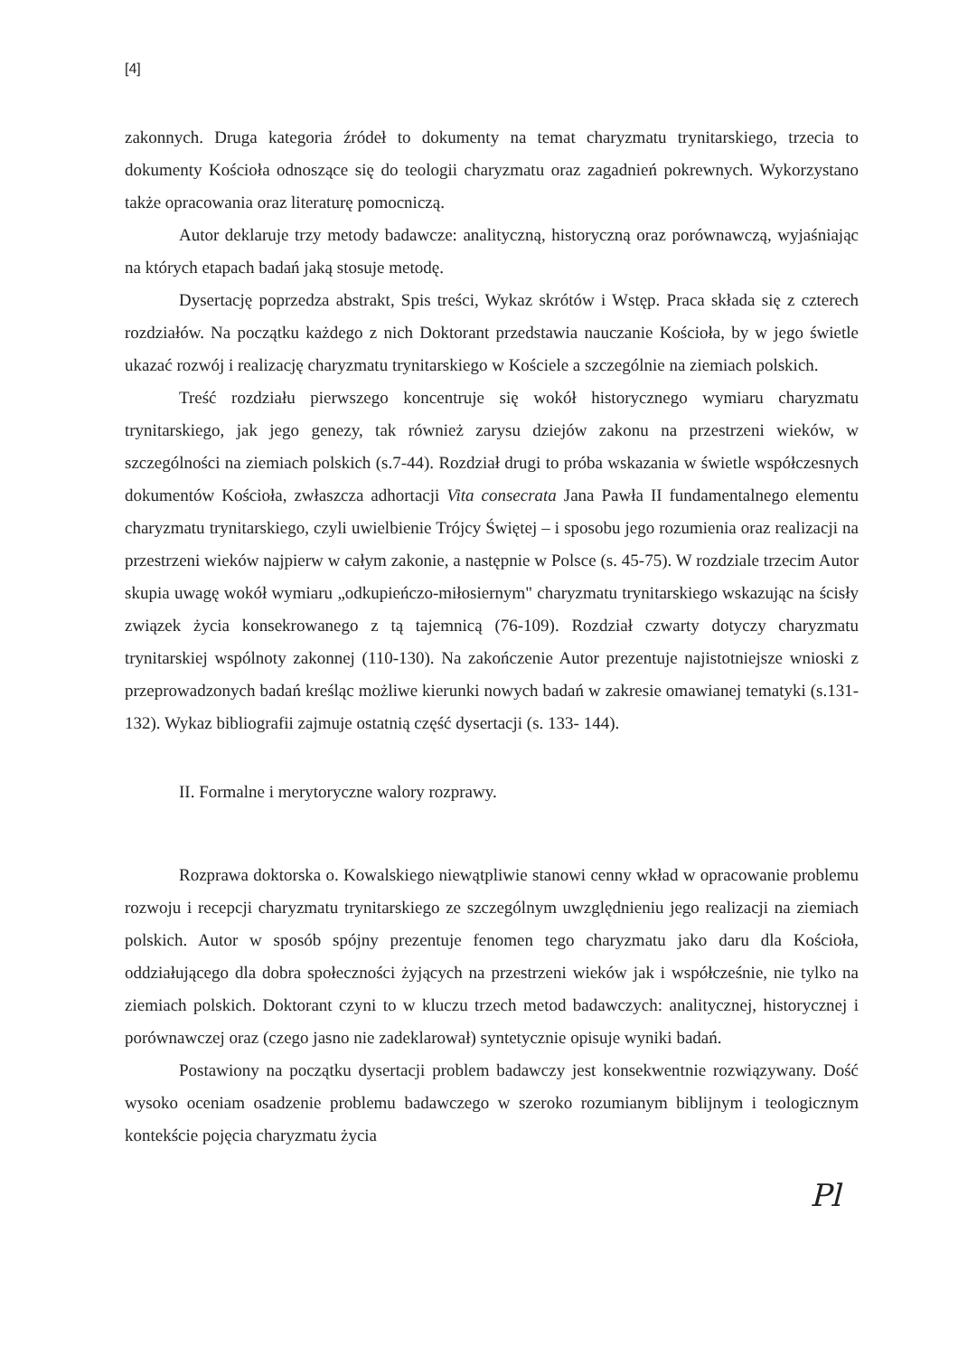[4]
zakonnych. Druga kategoria źródeł to dokumenty na temat charyzmatu trynitarskiego, trzecia to dokumenty Kościoła odnoszące się do teologii charyzmatu oraz zagadnień pokrewnych. Wykorzystano także opracowania oraz literaturę pomocniczą.
Autor deklaruje trzy metody badawcze: analityczną, historyczną oraz porównawczą, wyjaśniając na których etapach badań jaką stosuje metodę.
Dysertację poprzedza abstrakt, Spis treści, Wykaz skrótów i Wstęp. Praca składa się z czterech rozdziałów. Na początku każdego z nich Doktorant przedstawia nauczanie Kościoła, by w jego świetle ukazać rozwój i realizację charyzmatu trynitarskiego w Kościele a szczególnie na ziemiach polskich.
Treść rozdziału pierwszego koncentruje się wokół historycznego wymiaru charyzmatu trynitarskiego, jak jego genezy, tak również zarysu dziejów zakonu na przestrzeni wieków, w szczególności na ziemiach polskich (s.7-44). Rozdział drugi to próba wskazania w świetle współczesnych dokumentów Kościoła, zwłaszcza adhortacji Vita consecrata Jana Pawła II fundamentalnego elementu charyzmatu trynitarskiego, czyli uwielbienie Trójcy Świętej – i sposobu jego rozumienia oraz realizacji na przestrzeni wieków najpierw w całym zakonie, a następnie w Polsce (s. 45-75). W rozdziale trzecim Autor skupia uwagę wokół wymiaru „odkupieńczo-miłosiernym" charyzmatu trynitarskiego wskazując na ścisły związek życia konsekrowanego z tą tajemnicą (76-109). Rozdział czwarty dotyczy charyzmatu trynitarskiej wspólnoty zakonnej (110-130). Na zakończenie Autor prezentuje najistotniejsze wnioski z przeprowadzonych badań kreśląc możliwe kierunki nowych badań w zakresie omawianej tematyki (s.131-132). Wykaz bibliografii zajmuje ostatnią część dysertacji (s. 133- 144).
II. Formalne i merytoryczne walory rozprawy.
Rozprawa doktorska o. Kowalskiego niewątpliwie stanowi cenny wkład w opracowanie problemu rozwoju i recepcji charyzmatu trynitarskiego ze szczególnym uwzględnieniu jego realizacji na ziemiach polskich. Autor w sposób spójny prezentuje fenomen tego charyzmatu jako daru dla Kościoła, oddziałującego dla dobra społeczności żyjących na przestrzeni wieków jak i współcześnie, nie tylko na ziemiach polskich. Doktorant czyni to w kluczu trzech metod badawczych: analitycznej, historycznej i porównawczej oraz (czego jasno nie zadeklarował) syntetycznie opisuje wyniki badań.
Postawiony na początku dysertacji problem badawczy jest konsekwentnie rozwiązywany. Dość wysoko oceniam osadzenie problemu badawczego w szeroko rozumianym biblijnym i teologicznym kontekście pojęcia charyzmatu życia
Pl